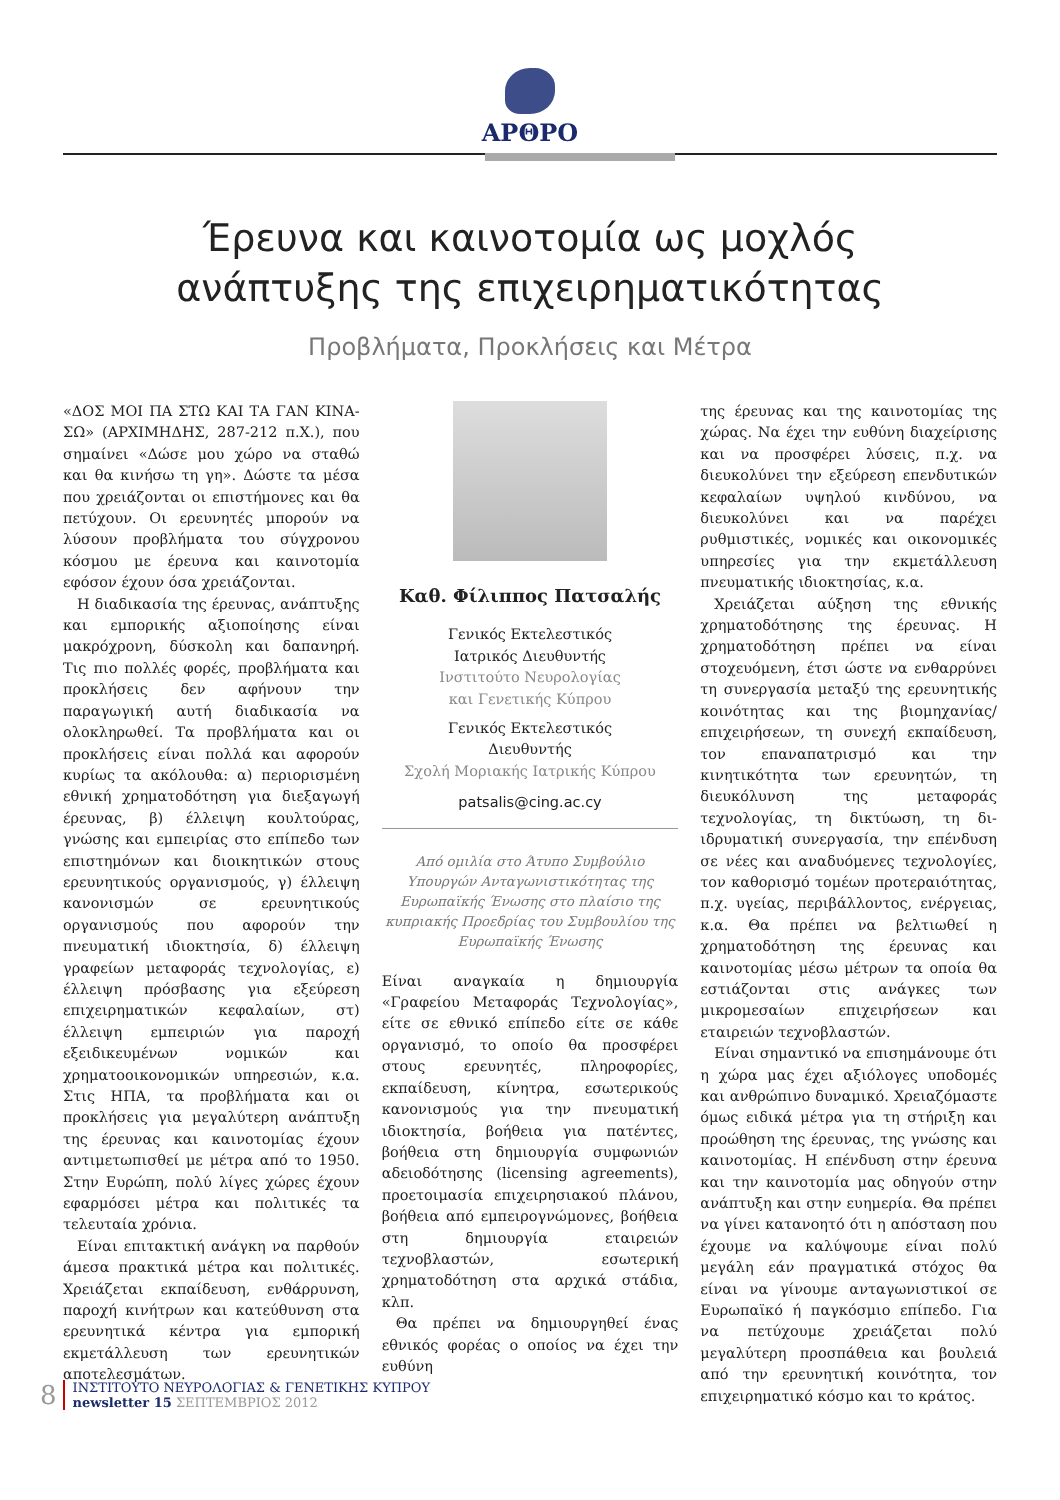ΑΡΘΡΟ
Έρευνα και καινοτομία ως μοχλός
ανάπτυξης της επιχειρηματικότητας
Προβλήματα, Προκλήσεις και Μέτρα
«ΔΟΣ ΜΟΙ ΠΑ ΣΤΩ ΚΑΙ ΤΑ ΓΑΝ ΚΙΝΑ-ΣΩ» (ΑΡΧΙΜΗΔΗΣ, 287-212 π.Χ.), που σημαίνει «Δώσε μου χώρο να σταθώ και θα κινήσω τη γη». Δώστε τα μέσα που χρειάζονται οι επιστήμονες και θα πετύχουν. Οι ερευνητές μπορούν να λύσουν προβλήματα του σύγχρονου κόσμου με έρευνα και καινοτομία εφόσον έχουν όσα χρειάζονται.
Η διαδικασία της έρευνας, ανάπτυξης και εμπορικής αξιοποίησης είναι μακρόχρονη, δύσκολη και δαπανηρή. Τις πιο πολλές φορές, προβλήματα και προκλήσεις δεν αφήνουν την παραγωγική αυτή διαδικασία να ολοκληρωθεί. Τα προβλήματα και οι προκλήσεις είναι πολλά και αφορούν κυρίως τα ακόλουθα: α) περιορισμένη εθνική χρηματοδότηση για διεξαγωγή έρευνας, β) έλλειψη κουλτούρας, γνώσης και εμπειρίας στο επίπεδο των επιστημόνων και διοικητικών στους ερευνητικούς οργανισμούς, γ) έλλειψη κανονισμών σε ερευνητικούς οργανισμούς που αφορούν την πνευματική ιδιοκτησία, δ) έλλειψη γραφείων μεταφοράς τεχνολογίας, ε) έλλειψη πρόσβασης για εξεύρεση επιχειρηματικών κεφαλαίων, στ) έλλειψη εμπειριών για παροχή εξειδικευμένων νομικών και χρηματοοικονομικών υπηρεσιών, κ.α. Στις ΗΠΑ, τα προβλήματα και οι προκλήσεις για μεγαλύτερη ανάπτυξη της έρευνας και καινοτομίας έχουν αντιμετωπισθεί με μέτρα από το 1950. Στην Ευρώπη, πολύ λίγες χώρες έχουν εφαρμόσει μέτρα και πολιτικές τα τελευταία χρόνια.
Είναι επιτακτική ανάγκη να παρθούν άμεσα πρακτικά μέτρα και πολιτικές. Χρειάζεται εκπαίδευση, ενθάρρυνση, παροχή κινήτρων και κατεύθυνση στα ερευνητικά κέντρα για εμπορική εκμετάλλευση των ερευνητικών αποτελεσμάτων.
Καθ. Φίλιππος Πατσαλής
Γενικός Εκτελεστικός
Ιατρικός Διευθυντής
Ινστιτούτο Νευρολογίας
και Γενετικής Κύπρου
Γενικός Εκτελεστικός
Διευθυντής
Σχολή Μοριακής Ιατρικής Κύπρου
patsalis@cing.ac.cy
Από ομιλία στο Άτυπο Συμβούλιο Υπουργών Ανταγωνιστικότητας της Ευρωπαϊκής Ένωσης στο πλαίσιο της κυπριακής Προεδρίας του Συμβουλίου της Ευρωπαϊκής Ένωσης
Είναι αναγκαία η δημιουργία «Γραφείου Μεταφοράς Τεχνολογίας», είτε σε εθνικό επίπεδο είτε σε κάθε οργανισμό, το οποίο θα προσφέρει στους ερευνητές, πληροφορίες, εκπαίδευση, κίνητρα, εσωτερικούς κανονισμούς για την πνευματική ιδιοκτησία, βοήθεια για πατέντες, βοήθεια στη δημιουργία συμφωνιών αδειοδότησης (licensing agreements), προετοιμασία επιχειρησιακού πλάνου, βοήθεια από εμπειρογνώμονες, βοήθεια στη δημιουργία εταιρειών τεχνοβλαστών, εσωτερική χρηματοδότηση στα αρχικά στάδια, κλπ.
Θα πρέπει να δημιουργηθεί ένας εθνικός φορέας ο οποίος να έχει την ευθύνη
της έρευνας και της καινοτομίας της χώρας. Να έχει την ευθύνη διαχείρισης και να προσφέρει λύσεις, π.χ. να διευκολύνει την εξεύρεση επενδυτικών κεφαλαίων υψηλού κινδύνου, να διευκολύνει και να παρέχει ρυθμιστικές, νομικές και οικονομικές υπηρεσίες για την εκμετάλλευση πνευματικής ιδιοκτησίας, κ.α.
Χρειάζεται αύξηση της εθνικής χρηματοδότησης της έρευνας. Η χρηματοδότηση πρέπει να είναι στοχευόμενη, έτσι ώστε να ενθαρρύνει τη συνεργασία μεταξύ της ερευνητικής κοινότητας και της βιομηχανίας/επιχειρήσεων, τη συνεχή εκπαίδευση, τον επαναπατρισμό και την κινητικότητα των ερευνητών, τη διευκόλυνση της μεταφοράς τεχνολογίας, τη δικτύωση, τη δι-ιδρυματική συνεργασία, την επένδυση σε νέες και αναδυόμενες τεχνολογίες, τον καθορισμό τομέων προτεραιότητας, π.χ. υγείας, περιβάλλοντος, ενέργειας, κ.α. Θα πρέπει να βελτιωθεί η χρηματοδότηση της έρευνας και καινοτομίας μέσω μέτρων τα οποία θα εστιάζονται στις ανάγκες των μικρομεσαίων επιχειρήσεων και εταιρειών τεχνοβλαστών.
Είναι σημαντικό να επισημάνουμε ότι η χώρα μας έχει αξιόλογες υποδομές και ανθρώπινο δυναμικό. Χρειαζόμαστε όμως ειδικά μέτρα για τη στήριξη και προώθηση της έρευνας, της γνώσης και καινοτομίας. Η επένδυση στην έρευνα και την καινοτομία μας οδηγούν στην ανάπτυξη και στην ευημερία. Θα πρέπει να γίνει κατανοητό ότι η απόσταση που έχουμε να καλύψουμε είναι πολύ μεγάλη εάν πραγματικά στόχος θα είναι να γίνουμε ανταγωνιστικοί σε Ευρωπαϊκό ή παγκόσμιο επίπεδο. Για να πετύχουμε χρειάζεται πολύ μεγαλύτερη προσπάθεια και βουλειά από την ερευνητική κοινότητα, τον επιχειρηματικό κόσμο και το κράτος.
8
ΙΝΣΤΙΤΟΥΤΟ ΝΕΥΡΟΛΟΓΙΑΣ & ΓΕΝΕΤΙΚΗΣ ΚΥΠΡΟΥ
newsletter 15 ΣΕΠΤΕΜΒΡΙΟΣ 2012